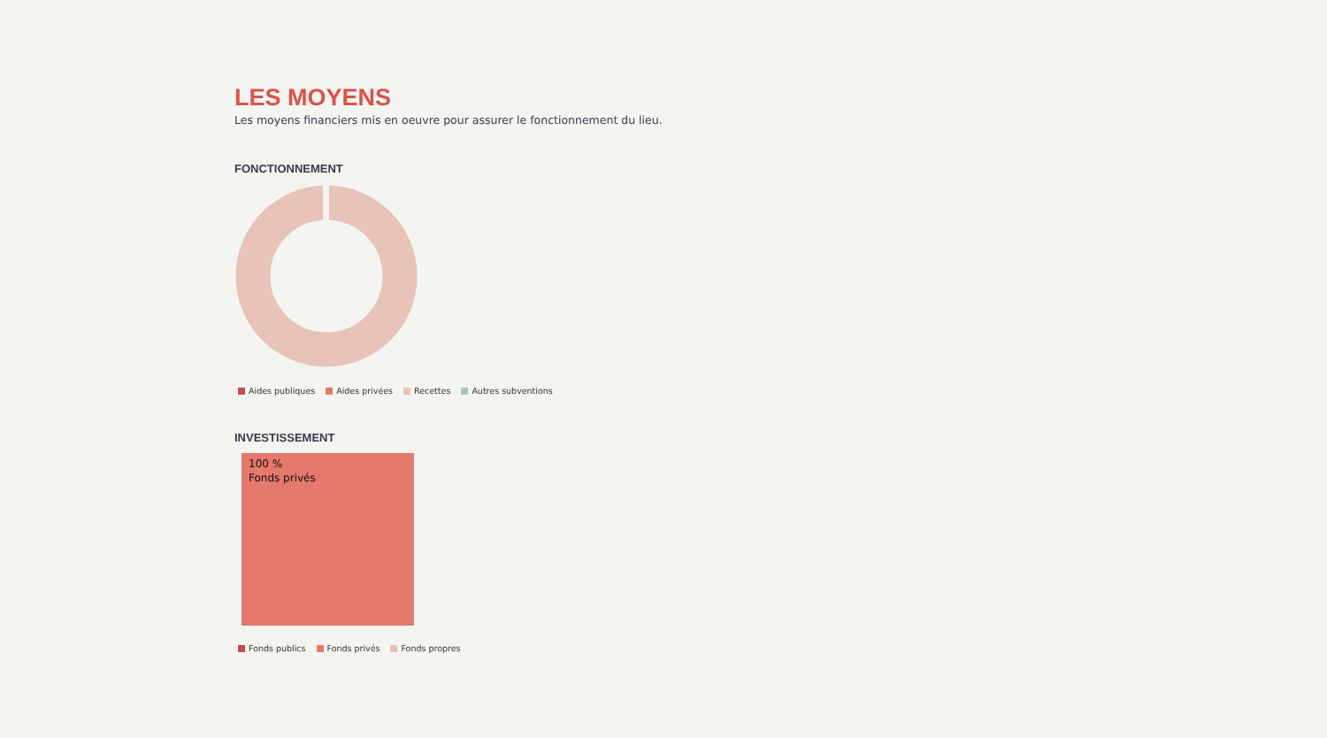LES MOYENS
Les moyens financiers mis en oeuvre pour assurer le fonctionnement du lieu.
FONCTIONNEMENT
Aides publiques Aides privées Recettes Autres subventions
INVESTISSEMENT
100 %
Fonds privés
Fonds publics Fonds privés Fonds propres